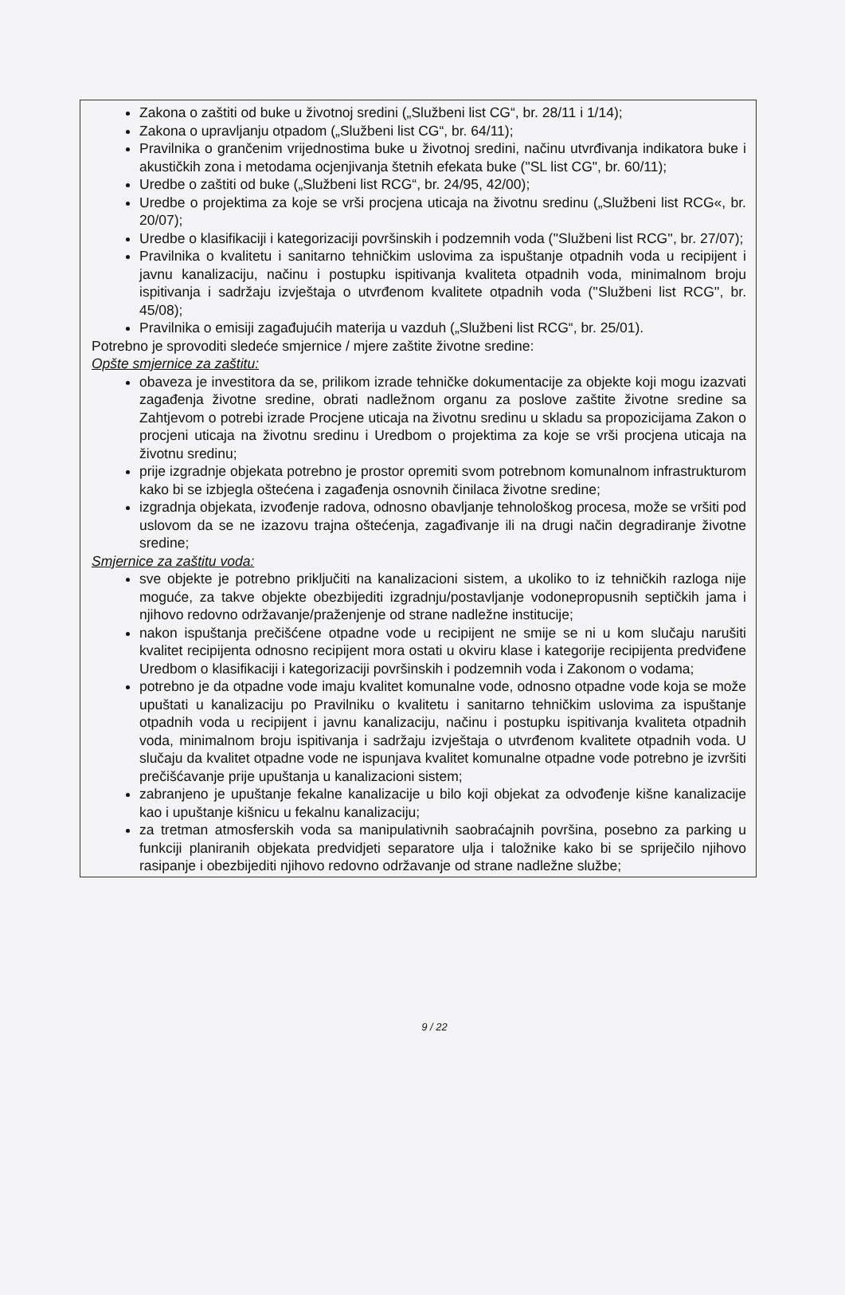Zakona o zaštiti od buke u životnoj sredini („Službeni list CG“, br. 28/11 i 1/14);
Zakona o upravljanju otpadom („Službeni list CG“, br. 64/11);
Pravilnika o grančenim vrijednostima buke u životnoj sredini, načinu utvrđivanja indikatora buke i akustičkih zona i metodama ocjenjivanja štetnih efekata buke ("SL list CG", br. 60/11);
Uredbe o zaštiti od buke („Službeni list RCG“, br. 24/95, 42/00);
Uredbe o projektima za koje se vrši procjena uticaja na životnu sredinu („Službeni list RCG«, br. 20/07);
Uredbe o klasifikaciji i kategorizaciji površinskih i podzemnih voda (''Službeni list RCG'', br. 27/07);
Pravilnika o kvalitetu i sanitarno tehničkim uslovima za ispuštanje otpadnih voda u recipijent i javnu kanalizaciju, načinu i postupku ispitivanja kvaliteta otpadnih voda, minimalnom broju ispitivanja i sadržaju izvještaja o utvrđenom kvalitete otpadnih voda (''Službeni list RCG'', br. 45/08);
Pravilnika o emisiji zagađujućih materija u vazduh („Službeni list RCG“, br. 25/01).
Potrebno je sprovoditi sledeće smjernice / mjere zaštite životne sredine:
Opšte smjernice za zaštitu:
obaveza je investitora da se, prilikom izrade tehničke dokumentacije za objekte koji mogu izazvati zagađenja životne sredine, obrati nadležnom organu za poslove zaštite životne sredine sa Zahtjevom o potrebi izrade Procjene uticaja na životnu sredinu u skladu sa propozicijama Zakon o procjeni uticaja na životnu sredinu i Uredbom o projektima za koje se vrši procjena uticaja na životnu sredinu;
prije izgradnje objekata potrebno je prostor opremiti svom potrebnom komunalnom infrastrukturom kako bi se izbjegla oštećena i zagađenja osnovnih činilaca životne sredine;
izgradnja objekata, izvođenje radova, odnosno obavljanje tehnološkog procesa, može se vršiti pod uslovom da se ne izazovu trajna oštećenja, zagađivanje ili na drugi način degradiranje životne sredine;
Smjernice za zaštitu voda:
sve objekte je potrebno priključiti na kanalizacioni sistem, a ukoliko to iz tehničkih razloga nije moguće, za takve objekte obezbijediti izgradnju/postavljanje vodonepropusnih septičkih jama i njihovo redovno održavanje/praženjenje od strane nadležne institucije;
nakon ispuštanja prečišćene otpadne vode u recipijent ne smije se ni u kom slučaju narušiti kvalitet recipijenta odnosno recipijent mora ostati u okviru klase i kategorije recipijenta predviđene Uredbom o klasifikaciji i kategorizaciji površinskih i podzemnih voda i Zakonom o vodama;
potrebno je da otpadne vode imaju kvalitet komunalne vode, odnosno otpadne vode koja se može upuštati u kanalizaciju po Pravilniku o kvalitetu i sanitarno tehničkim uslovima za ispuštanje otpadnih voda u recipijent i javnu kanalizaciju, načinu i postupku ispitivanja kvaliteta otpadnih voda, minimalnom broju ispitivanja i sadržaju izvještaja o utvrđenom kvalitete otpadnih voda. U slučaju da kvalitet otpadne vode ne ispunjava kvalitet komunalne otpadne vode potrebno je izvršiti prečišćavanje prije upuštanja u kanalizacioni sistem;
zabranjeno je upuštanje fekalne kanalizacije u bilo koji objekat za odvođenje kišne kanalizacije kao i upuštanje kišnicu u fekalnu kanalizaciju;
za tretman atmosferskih voda sa manipulativnih saobraćajnih površina, posebno za parking u funkciji planiranih objekata predvidjeti separatore ulja i taložnike kako bi se spriječilo njihovo rasipanje i obezbijediti njihovo redovno održavanje od strane nadležne službe;
9 / 22